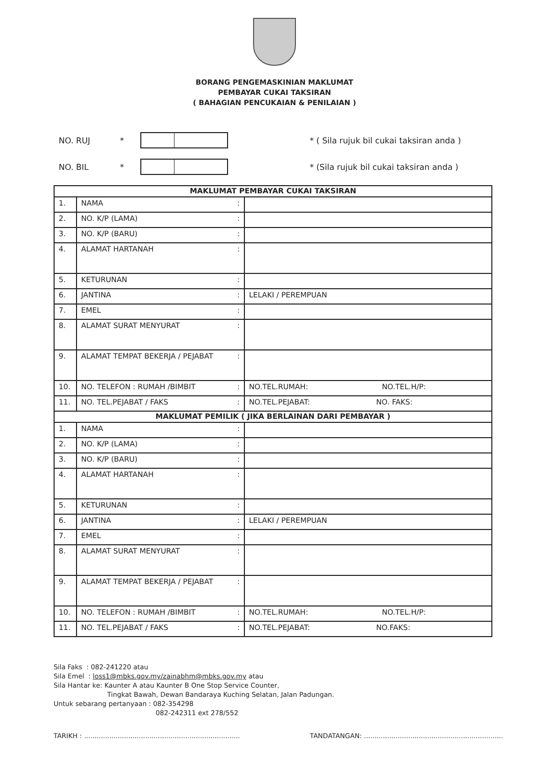BORANG PENGEMASKINIAN MAKLUMAT
PEMBAYAR CUKAI TAKSIRAN
( BAHAGIAN PENCUKAIAN & PENILAIAN )
NO. RUJ *
* ( Sila rujuk bil cukai taksiran anda )
NO. BIL *
* (Sila rujuk bil cukai taksiran anda )
| MAKLUMAT PEMBAYAR CUKAI TAKSIRAN | | | |
| --- | --- | --- | --- |
| 1. | NAMA | : | |
| 2. | NO. K/P (LAMA) | : | |
| 3. | NO. K/P (BARU) | : | |
| 4. | ALAMAT HARTANAH | : | |
| 5. | KETURUNAN | : | |
| 6. | JANTINA | : | LELAKI / PEREMPUAN |
| 7. | EMEL | : | |
| 8. | ALAMAT SURAT MENYURAT | : | |
| 9. | ALAMAT TEMPAT BEKERJA / PEJABAT | : | |
| 10. | NO. TELEFON : RUMAH /BIMBIT | : | NO.TEL.RUMAH: NO.TEL.H/P: |
| 11. | NO. TEL.PEJABAT / FAKS | : | NO.TEL.PEJABAT: NO. FAKS: |
| MAKLUMAT PEMILIK ( JIKA BERLAINAN DARI PEMBAYAR ) | | | |
| 1. | NAMA | : | |
| 2. | NO. K/P (LAMA) | : | |
| 3. | NO. K/P (BARU) | : | |
| 4. | ALAMAT HARTANAH | : | |
| 5. | KETURUNAN | : | |
| 6. | JANTINA | : | LELAKI / PEREMPUAN |
| 7. | EMEL | : | |
| 8. | ALAMAT SURAT MENYURAT | : | |
| 9. | ALAMAT TEMPAT BEKERJA / PEJABAT | : | |
| 10. | NO. TELEFON : RUMAH /BIMBIT | : | NO.TEL.RUMAH: NO.TEL.H/P: |
| 11. | NO. TEL.PEJABAT / FAKS | : | NO.TEL.PEJABAT: NO.FAKS: |
Sila Faks : 082-241220 atau
Sila Emel : loss1@mbks.gov.my/zainabhm@mbks.gov.my atau
Sila Hantar ke: Kaunter A atau Kaunter B One Stop Service Counter,
Tingkat Bawah, Dewan Bandaraya Kuching Selatan, Jalan Padungan.
Untuk sebarang pertanyaan : 082-354298
082-242311 ext 278/552
TARIKH : .......................................................................... TANDATANGAN: ..................................................................